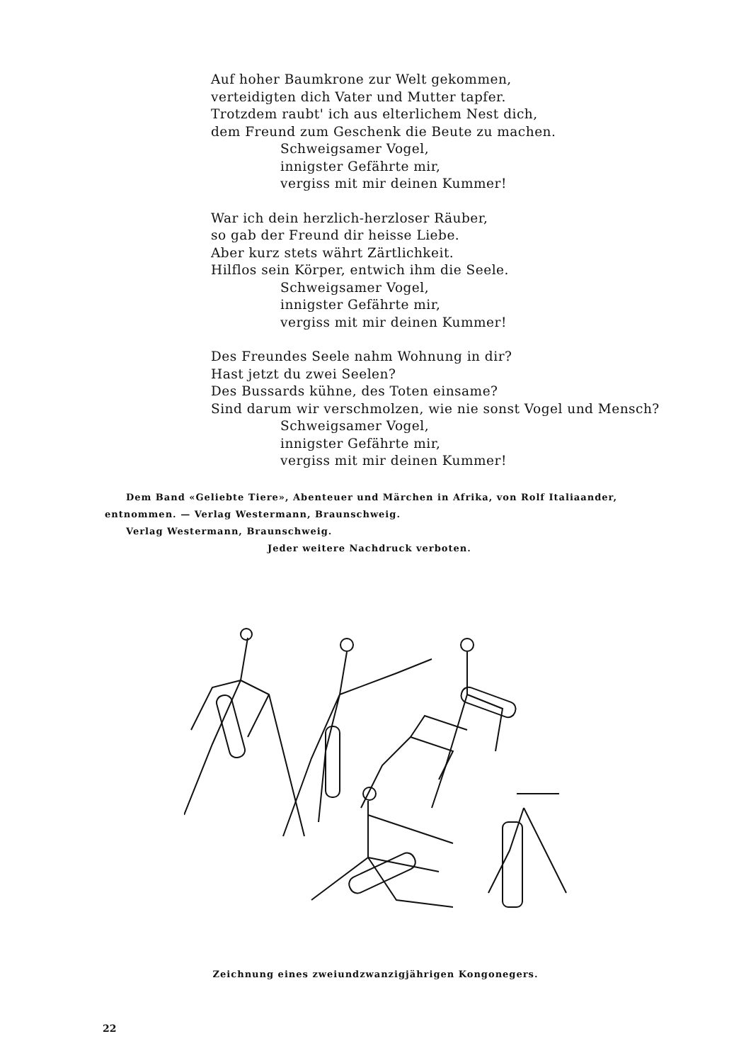Auf hoher Baumkrone zur Welt gekommen,
verteidigten dich Vater und Mutter tapfer.
Trotzdem raubt' ich aus elterlichem Nest dich,
dem Freund zum Geschenk die Beute zu machen.
Schweigsamer Vogel,
innigster Gefährte mir,
vergiss mit mir deinen Kummer!
War ich dein herzlich-herzloser Räuber,
so gab der Freund dir heisse Liebe.
Aber kurz stets währt Zärtlichkeit.
Hilflos sein Körper, entwich ihm die Seele.
Schweigsamer Vogel,
innigster Gefährte mir,
vergiss mit mir deinen Kummer!
Des Freundes Seele nahm Wohnung in dir?
Hast jetzt du zwei Seelen?
Des Bussards kühne, des Toten einsame?
Sind darum wir verschmolzen, wie nie sonst Vogel und Mensch?
Schweigsamer Vogel,
innigster Gefährte mir,
vergiss mit mir deinen Kummer!
Dem Band «Geliebte Tiere», Abenteuer und Märchen in Afrika, von Rolf Italiaander,
entnommen. — Verlag Westermann, Braunschweig.
Verlag Westermann, Braunschweig.
Jeder weitere Nachdruck verboten.
Zeichnung eines zweiundzwanzigjährigen Kongonegers.
22